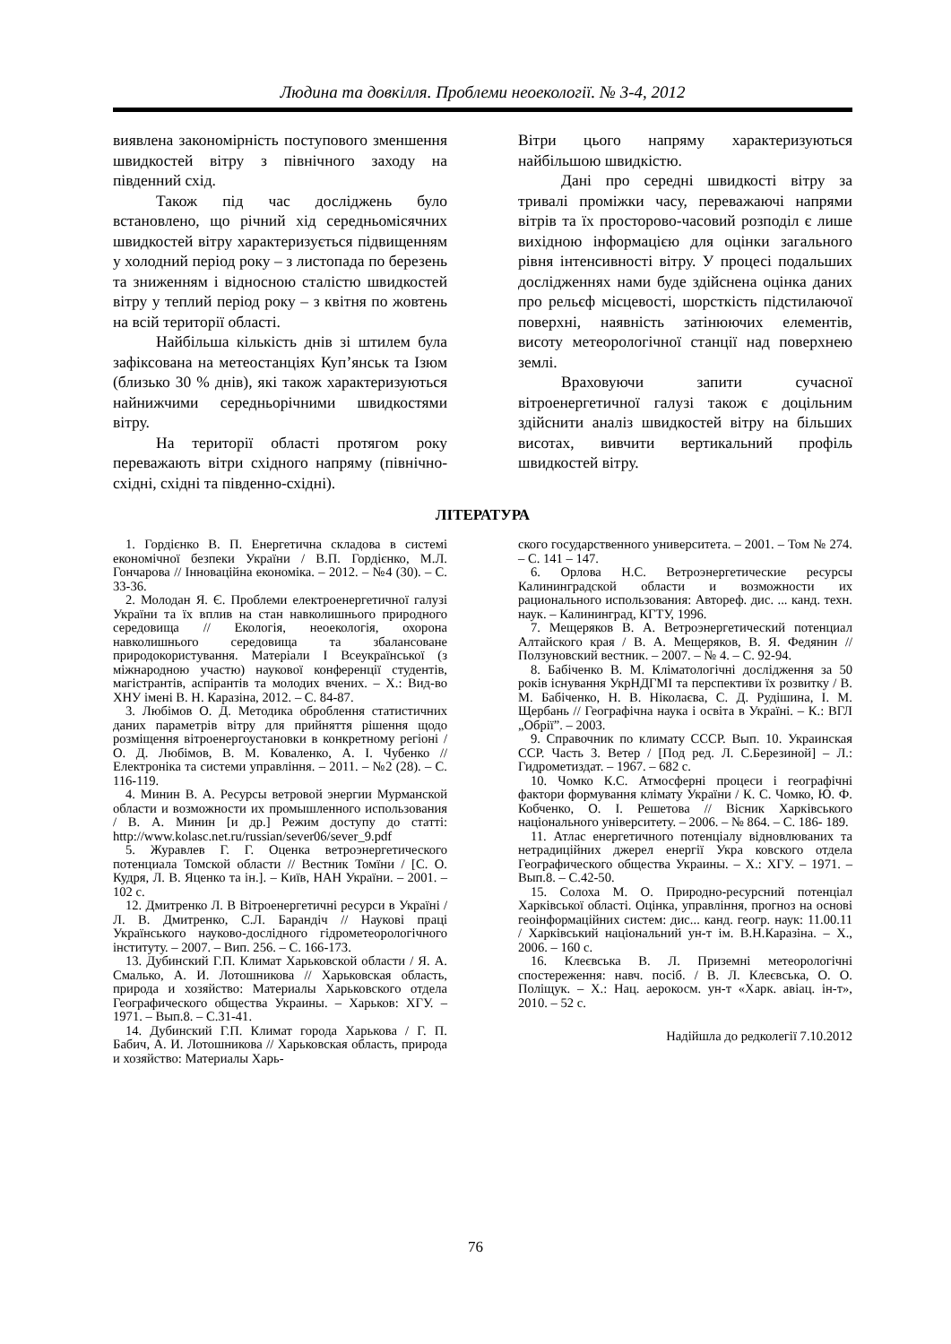Людина та довкілля. Проблеми неоекології. № 3-4, 2012
виявлена закономірність поступового зменшення швидкостей вітру з північного заходу на південний схід.
Також під час досліджень було встановлено, що річний хід середньомісячних швидкостей вітру характеризується підвищенням у холодний період року – з листопада по березень та зниженням і відносною сталістю швидкостей вітру у теплий період року – з квітня по жовтень на всій території області.
Найбільша кількість днів зі штилем була зафіксована на метеостанціях Куп’янськ та Ізюм (близько 30 % днів), які також характеризуються найнижчими середньорічними швидкостями вітру.
На території області протягом року переважають вітри східного напряму (північно-східні, східні та південно-східні).
Вітри цього напряму характеризуються найбільшою швидкістю.
Дані про середні швидкості вітру за тривалі проміжки часу, переважаючі напрями вітрів та їх просторово-часовий розподіл є лише вихідною інформацією для оцінки загального рівня інтенсивності вітру. У процесі подальших дослідженнях нами буде здійснена оцінка даних про рельєф місцевості, шорсткість підстилаючої поверхні, наявність затінюючих елементів, висоту метеорологічної станції над поверхнею землі.
Враховуючи запити сучасної вітроенергетичної галузі також є доцільним здійснити аналіз швидкостей вітру на більших висотах, вивчити вертикальний профіль швидкостей вітру.
ЛІТЕРАТУРА
1. Гордієнко В. П. Енергетична складова в системі економічної безпеки України / В.П. Гордієнко, М.Л. Гончарова // Інноваційна економіка. – 2012. – №4 (30). – С. 33-36.
2. Молодан Я. Є. Проблеми електроенергетичної галузі України та їх вплив на стан навколишнього природного середовища // Екологія, неоекологія, охорона навколишнього середовища та збалансоване природокористування. Матеріали I Всеукраїнської (з міжнародною участю) наукової конференції студентів, магістрантів, аспірантів та молодих вчених. – Х.: Вид-во ХНУ імені В. Н. Каразіна, 2012. – С. 84-87.
3. Любімов О. Д. Методика оброблення статистичних даних параметрів вітру для прийняття рішення щодо розміщення вітроенергоустановки в конкретному регіоні / О. Д. Любімов, В. М. Коваленко, А. І. Чубенко // Електроніка та системи управління. – 2011. – №2 (28). – С. 116-119.
4. Минин В. А. Ресурсы ветровой энергии Мурманской области и возможности их промышленного использования / В. А. Минин [и др.] Режим доступу до статті: http://www.kolasc.net.ru/russian/sever06/sever_9.pdf
5. Журавлев Г. Г. Оценка ветроэнергетического потенциала Томской области // Вестник Томїни / [С. О. Кудря, Л. В. Яценко та ін.]. – Київ, НАН України. – 2001. – 102 с.
12. Дмитренко Л. В Вітроенергетичні ресурси в Україні / Л. В. Дмитренко, С.Л. Барандіч // Наукові праці Українського науково-дослідного гідрометеорологічного інституту. – 2007. – Вип. 256. – С. 166-173.
13. Дубинский Г.П. Климат Харьковской области / Я. А. Смалько, А. И. Лотошникова // Харьковская область, природа и хозяйство: Материалы Харьковского отдела Географического общества Украины. – Харьков: ХГУ. – 1971. – Вып.8. – С.31-41.
14. Дубинский Г.П. Климат города Харькова / Г. П. Бабич, А. И. Лотошникова // Харьковская область, природа и хозяйство: Материалы Харь-
ского государственного университета. – 2001. – Том № 274. – С. 141 – 147.
6. Орлова Н.С. Ветроэнергетические ресурсы Калининградской области и возможности их рационального использования: Автореф. дис. ... канд. техн. наук. – Калининград, КГТУ, 1996.
7. Мещеряков В. А. Ветроэнергетический потенциал Алтайского края / В. А. Мещеряков, В. Я. Федянин // Ползуновский вестник. – 2007. – № 4. – С. 92-94.
8. Бабіченко В. М. Кліматологічні дослідження за 50 років існування УкрНДГМІ та перспективи їх розвитку / В. М. Бабіченко, Н. В. Ніколаєва, С. Д. Рудішина, І. М. Щербань // Географічна наука і освіта в Україні. – К.: ВГЛ „Обрії”. – 2003.
9. Справочник по климату СССР. Вып. 10. Украинская ССР. Часть 3. Ветер / [Под ред. Л. С.Березиной] – Л.: Гидрометиздат. – 1967. – 682 с.
10. Чомко К.С. Атмосферні процеси і географічні фактори формування клімату України / К. С. Чомко, Ю. Ф. Кобченко, О. І. Решетова // Вісник Харківського національного університету. – 2006. – № 864. – С. 186- 189.
11. Атлас енергетичного потенціалу відновлюваних та нетрадиційних джерел енергії Укра ковского отдела Географического общества Украины. – Х.: ХГУ. – 1971. – Вып.8. – С.42-50.
15. Солоха М. О. Природно-ресурсний потенціал Харківської області. Оцінка, управління, прогноз на основі геоінформаційних систем: дис... канд. геогр. наук: 11.00.11 / Харківський національний ун-т ім. В.Н.Каразіна. – Х., 2006. – 160 с.
16. Клеєвська В. Л. Приземні метеорологічні спостереження: навч. посіб. / В. Л. Клеєвська, О. О. Поліщук. – Х.: Нац. аерокосм. ун-т «Харк. авіац. ін-т», 2010. – 52 с.
Надійшла до редколегії 7.10.2012
76